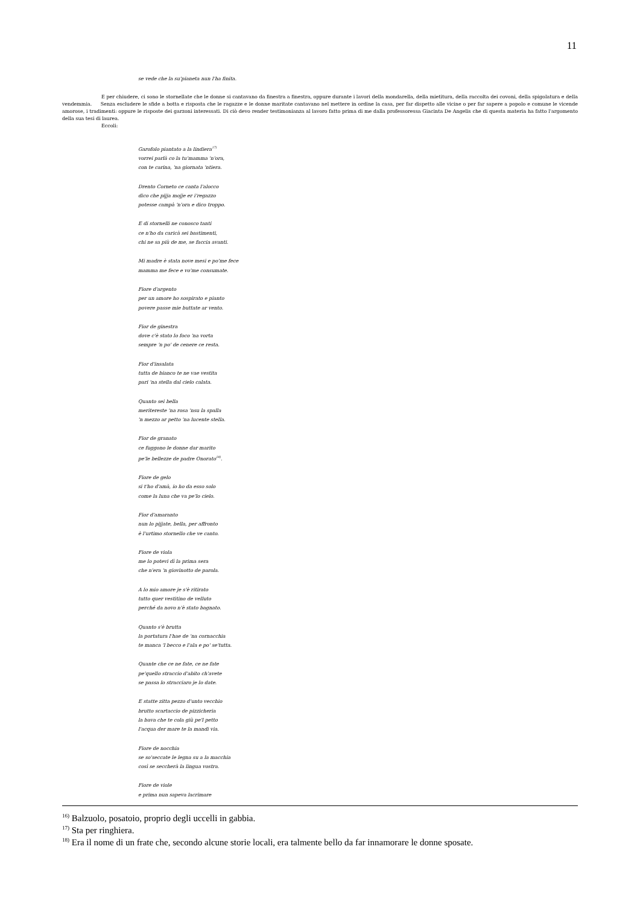11
se vede che la su'pianeta nun l'ha finita.
E per chiudere, ci sono le stornellate che le donne si cantavano da finestra a finestra, oppure durante i lavori della mondarella, della mietitura, della raccolta dei covoni, della spigolatura e della vendemmia. Senza escludere le sfide a botta e risposta che le ragazze e le donne maritate cantavano nel mettere in ordine la casa, per far dispetto alle vicine o per far sapere a popolo e comune le vicende amorose, i tradimenti: oppure le risposte dei garzoni interessati. Di ciò devo render testimonianza al lavoro fatto prima di me dalla professoressa Giacinta De Angelis che di questa materia ha fatto l'argomento della sua tesi di laurea.
Eccoli:
Garofolo piantato a la lindiera<sup>17)</sup>
vorrei parlà co la tu'mamma 'n'ora,
con te carina, 'na giornata 'ntiera.
Drento Corneto ce canta l'alocco
dico che pijja mojje er i'regazzo
potesse campà 'n'ora e dico troppo.
E di stornelli ne conosco tanti
ce n'ho da caricà sei bastimenti,
chi ne sa più de me, se faccia avanti.
Mi madre è stata nove mesi e po'me fece
mamma me fece e vo'me consumate.
Fiore d'argento
per un amore ho sospirato e pianto
povere passe mie buttate ar vento.
Fior de ginestra
dove c'è stato lo foco 'na vorta
sempre 'n po' de cenere ce resta.
Fior d'insalata
tutta de bianco te ne vae vestita
pari 'na stella dal cielo calata.
Quanto sei bella
meritereste 'na rosa 'nsu la spalla
'n mezzo ar petto 'na lucente stella.
Fior de granato
ce fuggono le donne dar marito
pe'le bellezze de padre Onorato<sup>18)</sup>.
Fiore de gelo
si t'ho d'amà, io ho da esso solo
come la luna che va pe'lo cielo.
Fior d'amaranto
nun lo pijjate, bella, per affronto
è l'urtimo stornello che ve canto.
Fiore de viola
me lo potevi dì la prima sera
che n'era 'n giovinotto de parola.
A lo mio amore je s'è ritirato
tutto quer vestitino de velluto
perché da novo n'è stato bagnato.
Quanto s'è brutta
la portatura l'hae de 'na cornacchia
te manca 'l becco e l'ala e po' se'tutta.
Quante che ce ne fate, ce ne fate
pe'quello straccio d'abito ch'avete
se passa lo stracciaro je lo date.
E statte zitta pezzo d'unto vecchio
brutto scartaccio de pizzicheria
la bava che te cola giù pe'l petto
l'acqua der mare te la mandi via.
Fiore de nocchia
se so'seccate le legna su a la macchia
così se seccherà la lingua vostra.
Fiore de viole
e prima nun sapeva lacrimare
<sup>16)</sup> Balzuolo, posatoio, proprio degli uccelli in gabbia.
<sup>17)</sup> Sta per ringhiera.
<sup>18)</sup> Era il nome di un frate che, secondo alcune storie locali, era talmente bello da far innamorare le donne sposate.